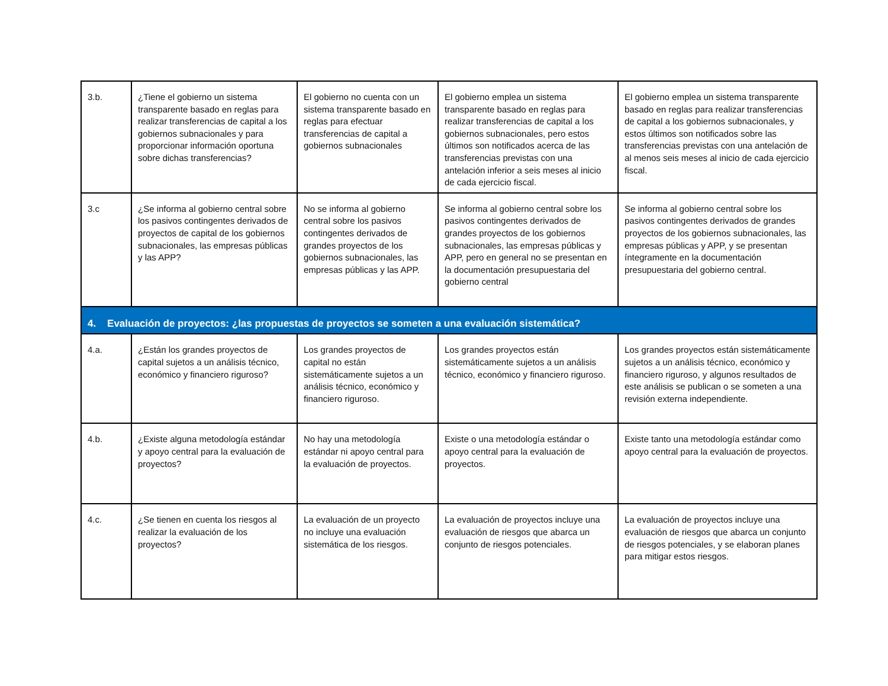| 3.b. | ¿Tiene el gobierno un sistema transparente basado en reglas para realizar transferencias de capital a los gobiernos subnacionales y para proporcionar información oportuna sobre dichas transferencias? | El gobierno no cuenta con un sistema transparente basado en reglas para efectuar transferencias de capital a gobiernos subnacionales | El gobierno emplea un sistema transparente basado en reglas para realizar transferencias de capital a los gobiernos subnacionales, pero estos últimos son notificados acerca de las transferencias previstas con una antelación inferior a seis meses al inicio de cada ejercicio fiscal. | El gobierno emplea un sistema transparente basado en reglas para realizar transferencias de capital a los gobiernos subnacionales, y estos últimos son notificados sobre las transferencias previstas con una antelación de al menos seis meses al inicio de cada ejercicio fiscal. |
| 3.c | ¿Se informa al gobierno central sobre los pasivos contingentes derivados de proyectos de capital de los gobiernos subnacionales, las empresas públicas y las APP? | No se informa al gobierno central sobre los pasivos contingentes derivados de grandes proyectos de los gobiernos subnacionales, las empresas públicas y las APP. | Se informa al gobierno central sobre los pasivos contingentes derivados de grandes proyectos de los gobiernos subnacionales, las empresas públicas y APP, pero en general no se presentan en la documentación presupuestaria del gobierno central | Se informa al gobierno central sobre los pasivos contingentes derivados de grandes proyectos de los gobiernos subnacionales, las empresas públicas y APP, y se presentan íntegramente en la documentación presupuestaria del gobierno central. |
| 4. Evaluación de proyectos: ¿las propuestas de proyectos se someten a una evaluación sistemática? | | | | |
| 4.a. | ¿Están los grandes proyectos de capital sujetos a un análisis técnico, económico y financiero riguroso? | Los grandes proyectos de capital no están sistemáticamente sujetos a un análisis técnico, económico y financiero riguroso. | Los grandes proyectos están sistemáticamente sujetos a un análisis técnico, económico y financiero riguroso. | Los grandes proyectos están sistemáticamente sujetos a un análisis técnico, económico y financiero riguroso, y algunos resultados de este análisis se publican o se someten a una revisión externa independiente. |
| 4.b. | ¿Existe alguna metodología estándar y apoyo central para la evaluación de proyectos? | No hay una metodología estándar ni apoyo central para la evaluación de proyectos. | Existe o una metodología estándar o apoyo central para la evaluación de proyectos. | Existe tanto una metodología estándar como apoyo central para la evaluación de proyectos. |
| 4.c. | ¿Se tienen en cuenta los riesgos al realizar la evaluación de los proyectos? | La evaluación de un proyecto no incluye una evaluación sistemática de los riesgos. | La evaluación de proyectos incluye una evaluación de riesgos que abarca un conjunto de riesgos potenciales. | La evaluación de proyectos incluye una evaluación de riesgos que abarca un conjunto de riesgos potenciales, y se elaboran planes para mitigar estos riesgos. |